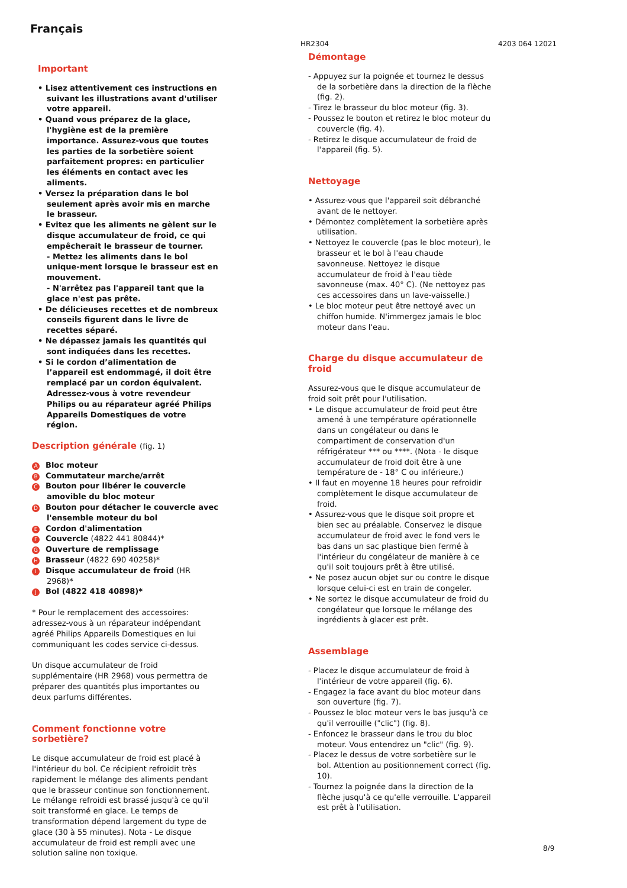Français
HR2304 4203 064 12021
Important
• Lisez attentivement ces instructions en suivant les illustrations avant d'utiliser votre appareil.
• Quand vous préparez de la glace, l'hygiène est de la première importance. Assurez-vous que toutes les parties de la sorbetière soient parfaitement propres: en particulier les éléments en contact avec les aliments.
• Versez la préparation dans le bol seulement après avoir mis en marche le brasseur.
• Evitez que les aliments ne gèlent sur le disque accumulateur de froid, ce qui empêcherait le brasseur de tourner.
- Mettez les aliments dans le bol unique-ment lorsque le brasseur est en mouvement.
- N'arrêtez pas l'appareil tant que la glace n'est pas prête.
• De délicieuses recettes et de nombreux conseils figurent dans le livre de recettes séparé.
• Ne dépassez jamais les quantités qui sont indiquées dans les recettes.
• Si le cordon d’alimentation de l’appareil est endommagé, il doit être remplacé par un cordon équivalent. Adressez-vous à votre revendeur Philips ou au réparateur agréé Philips Appareils Domestiques de votre région.
Description générale (fig. 1)
A Bloc moteur
B Commutateur marche/arrêt
C Bouton pour libérer le couvercle amovible du bloc moteur
D Bouton pour détacher le couvercle avec l'ensemble moteur du bol
E Cordon d'alimentation
F Couvercle (4822 441 80844)*
G Ouverture de remplissage
H Brasseur (4822 690 40258)*
I Disque accumulateur de froid (HR 2968)*
J Bol (4822 418 40898)*
* Pour le remplacement des accessoires: adressez-vous à un réparateur indépendant agréé Philips Appareils Domestiques en lui communiquant les codes service ci-dessus.
Un disque accumulateur de froid supplémentaire (HR 2968) vous permettra de préparer des quantités plus importantes ou deux parfums différentes.
Comment fonctionne votre sorbetière?
Le disque accumulateur de froid est placé à l'intérieur du bol. Ce récipient refroidit très rapidement le mélange des aliments pendant que le brasseur continue son fonctionnement. Le mélange refroidi est brassé jusqu'à ce qu'il soit transformé en glace. Le temps de transformation dépend largement du type de glace (30 à 55 minutes). Nota - Le disque accumulateur de froid est rempli avec une solution saline non toxique.
Démontage
- Appuyez sur la poignée et tournez le dessus de la sorbetière dans la direction de la flèche (fig. 2).
- Tirez le brasseur du bloc moteur (fig. 3).
- Poussez le bouton et retirez le bloc moteur du couvercle (fig. 4).
- Retirez le disque accumulateur de froid de l'appareil (fig. 5).
Nettoyage
• Assurez-vous que l'appareil soit débranché avant de le nettoyer.
• Démontez complètement la sorbetière après utilisation.
• Nettoyez le couvercle (pas le bloc moteur), le brasseur et le bol à l'eau chaude savonneuse. Nettoyez le disque accumulateur de froid à l'eau tiède savonneuse (max. 40° C). (Ne nettoyez pas ces accessoires dans un lave-vaisselle.)
• Le bloc moteur peut être nettoyé avec un chiffon humide. N'immergez jamais le bloc moteur dans l'eau.
Charge du disque accumulateur de froid
Assurez-vous que le disque accumulateur de froid soit prêt pour l'utilisation.
• Le disque accumulateur de froid peut être amené à une température opérationnelle dans un congélateur ou dans le compartiment de conservation d'un réfrigérateur *** ou ****. (Nota - le disque accumulateur de froid doit être à une température de - 18° C ou inférieure.)
• Il faut en moyenne 18 heures pour refroidir complètement le disque accumulateur de froid.
• Assurez-vous que le disque soit propre et bien sec au préalable. Conservez le disque accumulateur de froid avec le fond vers le bas dans un sac plastique bien fermé à l'intérieur du congélateur de manière à ce qu'il soit toujours prêt à être utilisé.
• Ne posez aucun objet sur ou contre le disque lorsque celui-ci est en train de congeler.
• Ne sortez le disque accumulateur de froid du congélateur que lorsque le mélange des ingrédients à glacer est prêt.
Assemblage
- Placez le disque accumulateur de froid à l'intérieur de votre appareil (fig. 6).
- Engagez la face avant du bloc moteur dans son ouverture (fig. 7).
- Poussez le bloc moteur vers le bas jusqu'à ce qu'il verrouille ("clic") (fig. 8).
- Enfoncez le brasseur dans le trou du bloc moteur. Vous entendrez un "clic" (fig. 9).
- Placez le dessus de votre sorbetière sur le bol. Attention au positionnement correct (fig. 10).
- Tournez la poignée dans la direction de la flèche jusqu'à ce qu'elle verrouille. L'appareil est prêt à l'utilisation.
8/9